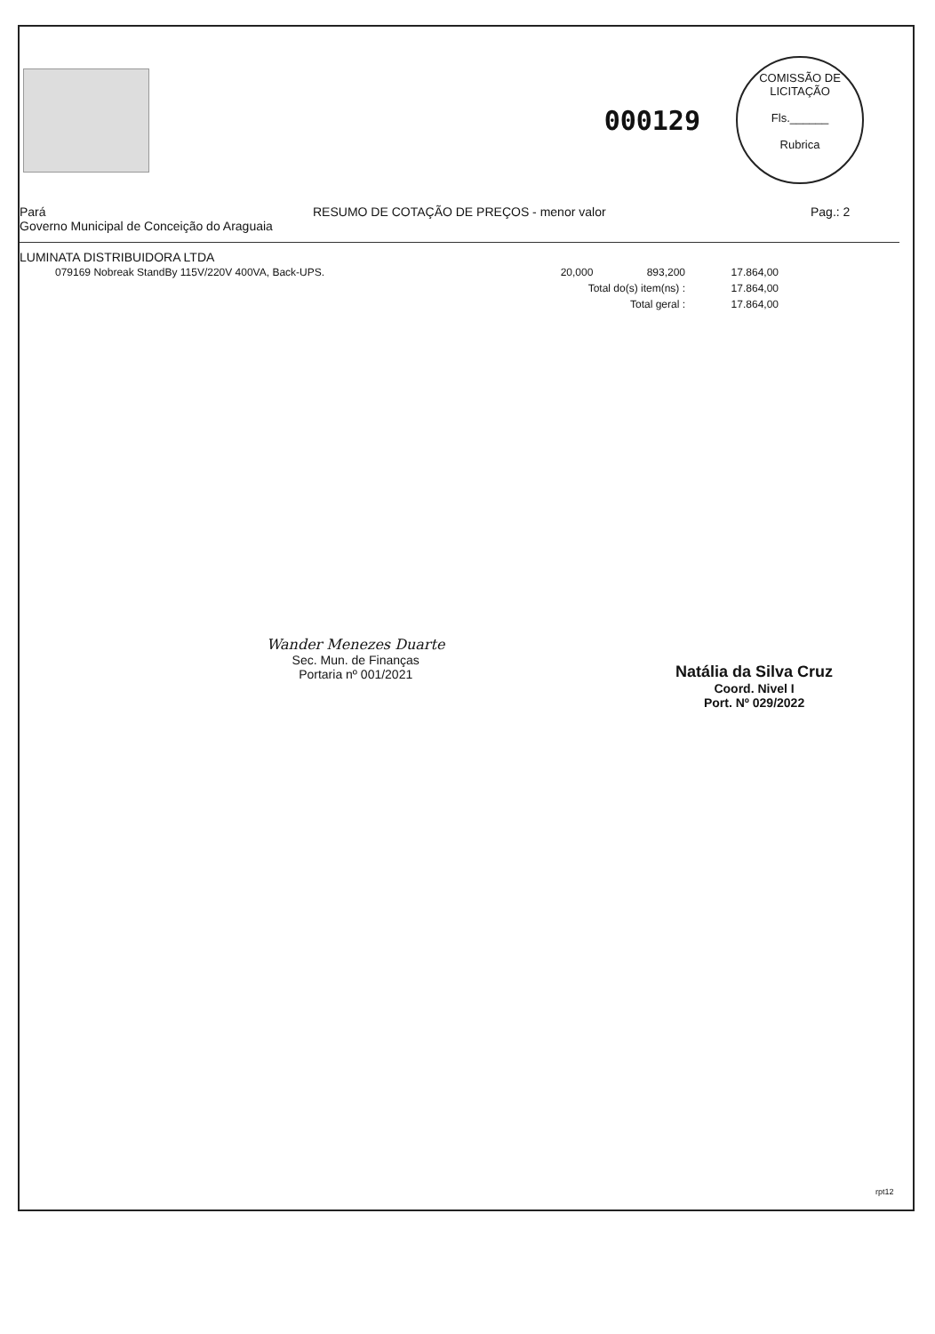000129
COMISSÃO DE LICITAÇÃO
Fls.______
Rubrica
Pará
Governo Municipal de Conceição do Araguaia
RESUMO DE COTAÇÃO DE PREÇOS - menor valor
Pag.: 2
LUMINATA DISTRIBUIDORA LTDA
| 079169 Nobreak StandBy 115V/220V 400VA, Back-UPS. | 20,000 | 893,200 | 17.864,00 |
| | Total do(s) item(ns) : | | 17.864,00 |
| | Total geral : | | 17.864,00 |
Wander Menezes Duarte
Sec. Mun. de Finanças
Portaria nº 001/2021
Natália da Silva Cruz
Coord. Nivel I
Port. Nº 029/2022
rpt12